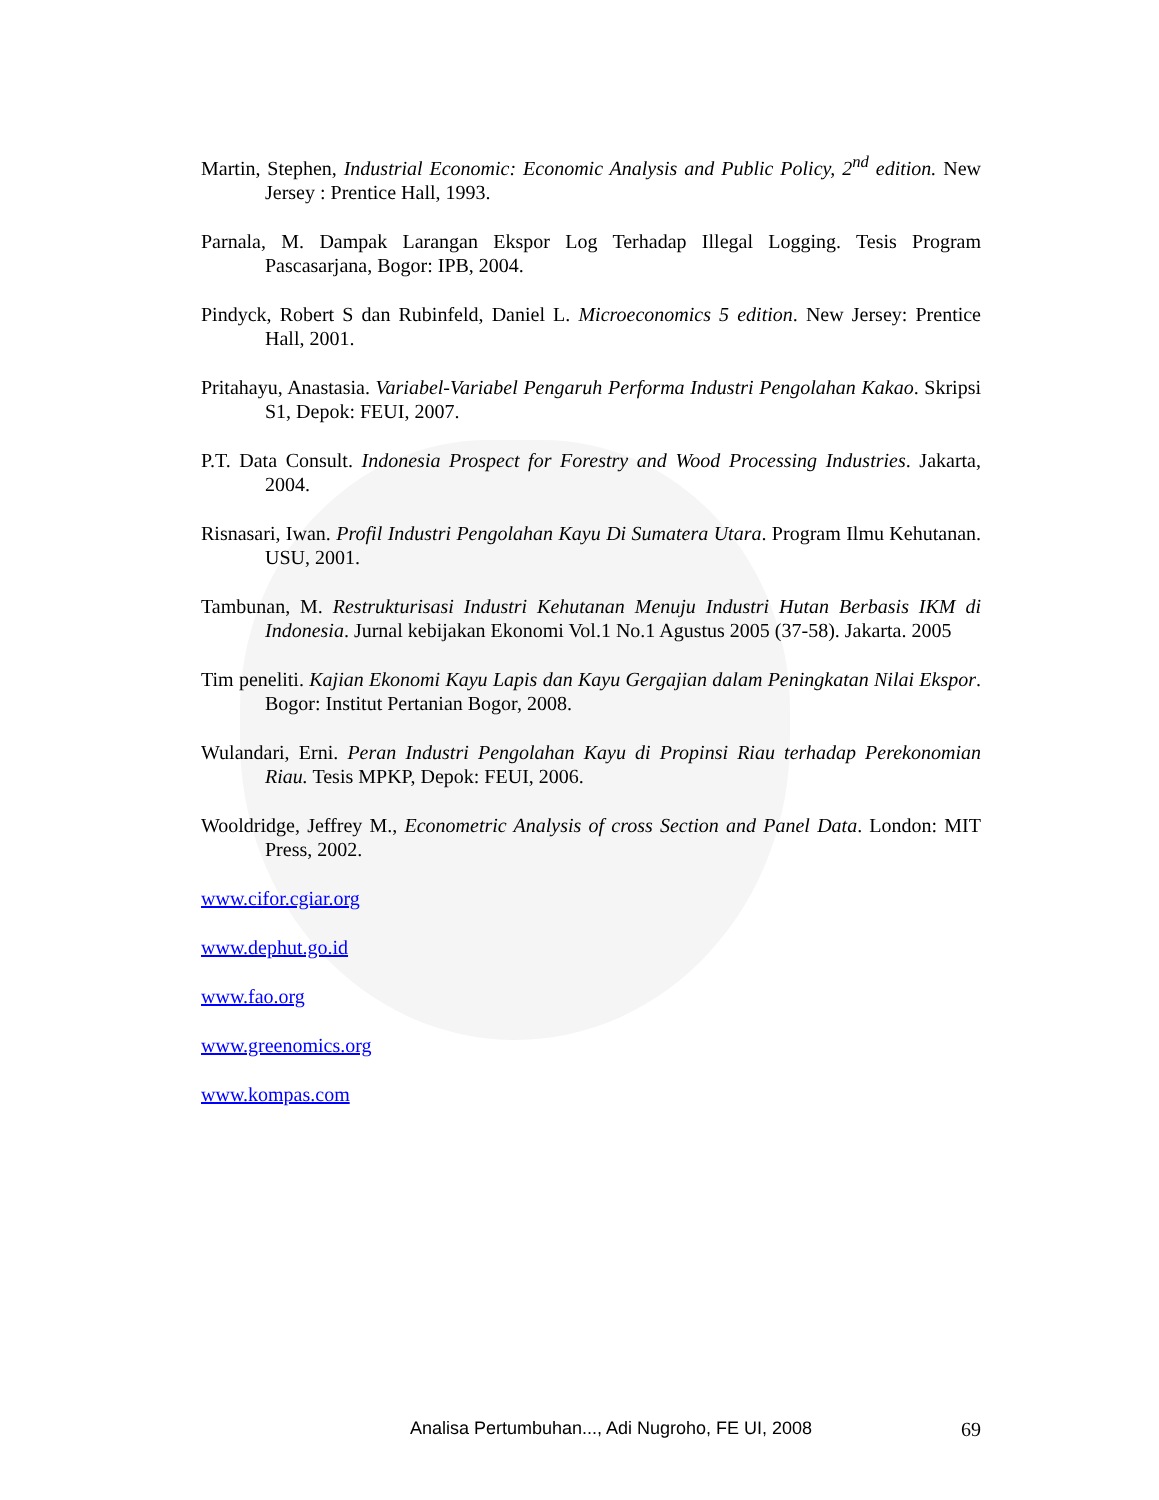Martin, Stephen, Industrial Economic: Economic Analysis and Public Policy, 2<sup>nd</sup> edition. New Jersey : Prentice Hall, 1993.
Parnala, M. Dampak Larangan Ekspor Log Terhadap Illegal Logging. Tesis Program Pascasarjana, Bogor: IPB, 2004.
Pindyck, Robert S dan Rubinfeld, Daniel L. Microeconomics 5 edition. New Jersey: Prentice Hall, 2001.
Pritahayu, Anastasia. Variabel-Variabel Pengaruh Performa Industri Pengolahan Kakao. Skripsi S1, Depok: FEUI, 2007.
P.T. Data Consult. Indonesia Prospect for Forestry and Wood Processing Industries. Jakarta, 2004.
Risnasari, Iwan. Profil Industri Pengolahan Kayu Di Sumatera Utara. Program Ilmu Kehutanan. USU, 2001.
Tambunan, M. Restrukturisasi Industri Kehutanan Menuju Industri Hutan Berbasis IKM di Indonesia. Jurnal kebijakan Ekonomi Vol.1 No.1 Agustus 2005 (37-58). Jakarta. 2005
Tim peneliti. Kajian Ekonomi Kayu Lapis dan Kayu Gergajian dalam Peningkatan Nilai Ekspor. Bogor: Institut Pertanian Bogor, 2008.
Wulandari, Erni. Peran Industri Pengolahan Kayu di Propinsi Riau terhadap Perekonomian Riau. Tesis MPKP, Depok: FEUI, 2006.
Wooldridge, Jeffrey M., Econometric Analysis of cross Section and Panel Data. London: MIT Press, 2002.
www.cifor.cgiar.org
www.dephut.go.id
www.fao.org
www.greenomics.org
www.kompas.com
Analisa Pertumbuhan..., Adi Nugroho, FE UI, 2008 69